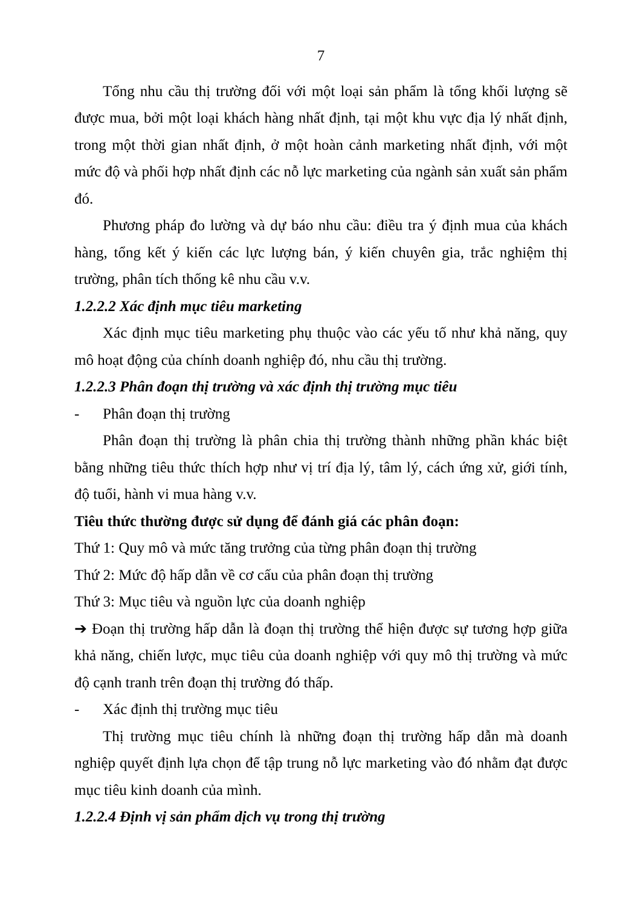7
Tổng nhu cầu thị trường đối với một loại sản phẩm là tổng khối lượng sẽ được mua, bởi một loại khách hàng nhất định, tại một khu vực địa lý nhất định, trong một thời gian nhất định, ở một hoàn cảnh marketing nhất định, với một mức độ và phối hợp nhất định các nỗ lực marketing của ngành sản xuất sản phẩm đó.
Phương pháp đo lường và dự báo nhu cầu: điều tra ý định mua của khách hàng, tổng kết ý kiến các lực lượng bán, ý kiến chuyên gia, trắc nghiệm thị trường, phân tích thống kê nhu cầu v.v.
1.2.2.2 Xác định mục tiêu marketing
Xác định mục tiêu marketing phụ thuộc vào các yếu tố như khả năng, quy mô hoạt động của chính doanh nghiệp đó, nhu cầu thị trường.
1.2.2.3 Phân đoạn thị trường và xác định thị trường mục tiêu
- Phân đoạn thị trường
Phân đoạn thị trường là phân chia thị trường thành những phần khác biệt bằng những tiêu thức thích hợp như vị trí địa lý, tâm lý, cách ứng xử, giới tính, độ tuổi, hành vi mua hàng v.v.
Tiêu thức thường được sử dụng để đánh giá các phân đoạn:
Thứ 1: Quy mô và mức tăng trưởng của từng phân đoạn thị trường
Thứ 2: Mức độ hấp dẫn về cơ cấu của phân đoạn thị trường
Thứ 3: Mục tiêu và nguồn lực của doanh nghiệp
➔ Đoạn thị trường hấp dẫn là đoạn thị trường thể hiện được sự tương hợp giữa khả năng, chiến lược, mục tiêu của doanh nghiệp với quy mô thị trường và mức độ cạnh tranh trên đoạn thị trường đó thấp.
- Xác định thị trường mục tiêu
Thị trường mục tiêu chính là những đoạn thị trường hấp dẫn mà doanh nghiệp quyết định lựa chọn để tập trung nỗ lực marketing vào đó nhằm đạt được mục tiêu kinh doanh của mình.
1.2.2.4 Định vị sản phẩm dịch vụ trong thị trường